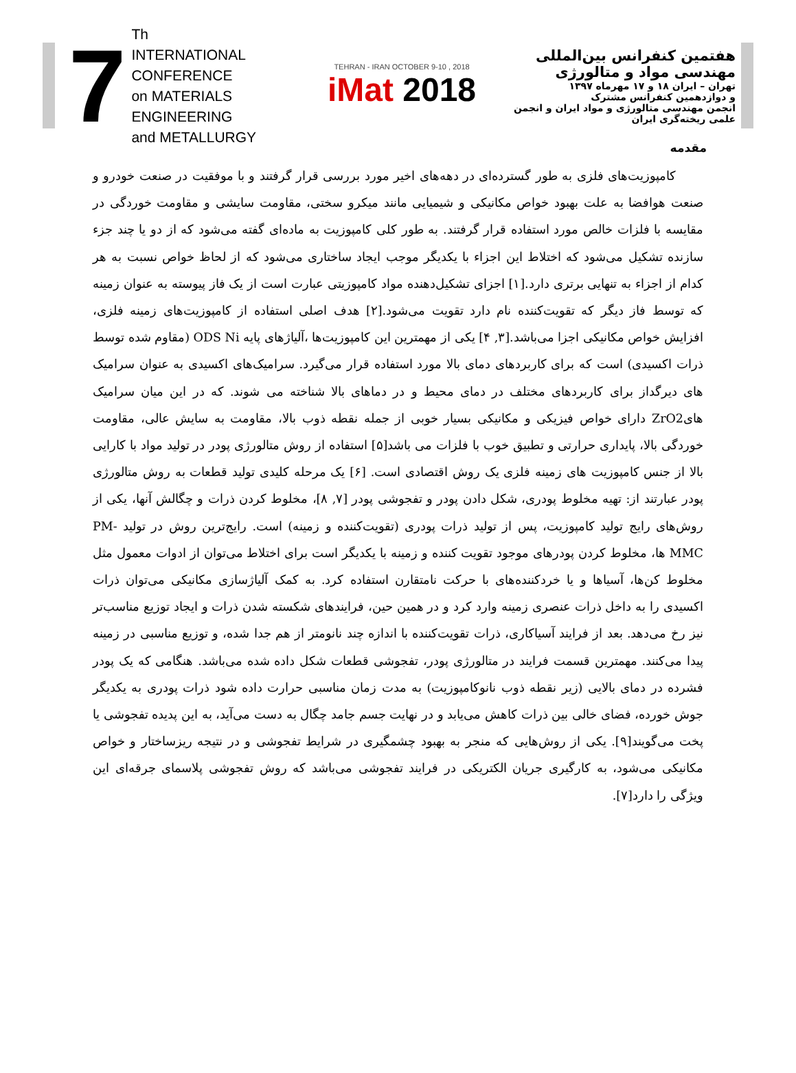7
Th
INTERNATIONAL CONFERENCE
on MATERIALS ENGINEERING
and METALLURGY
TEHRAN - IRAN OCTOBER 9-10 , 2018
iMat 2018
هفتمین کنفرانس بین‌المللی مهندسی مواد و متالورژی
تهران – ایران ۱۸ و ۱۷ مهرماه ۱۳۹۷
و دوازدهمین کنفرانس مشترک
انجمن مهندسی متالورژی و مواد ایران و انجمن علمی ریخته‌گری ایران
مقدمه
کامپوزیت‌های فلزی به طور گسترده‌ای در دهه‌های اخیر مورد بررسی قرار گرفتند و با موفقیت در صنعت خودرو و صنعت هوافضا به علت بهبود خواص مکانیکی و شیمیایی مانند میکرو سختی، مقاومت سایشی و مقاومت خوردگی در مقایسه با فلزات خالص مورد استفاده قرار گرفتند. به طور کلی کامپوزیت به ماده‌ای گفته می‌شود که از دو یا چند جزء سازنده تشکیل می‌شود که اختلاط این اجزاء با یکدیگر موجب ایجاد ساختاری می‌شود که از لحاظ خواص نسبت به هر کدام از اجزاء به تنهایی برتری دارد.[۱] اجزای تشکیل‌دهنده مواد کامپوزیتی عبارت است از یک فاز پیوسته به عنوان زمینه که توسط فاز دیگر که تقویت‌کننده نام دارد تقویت می‌شود.[۲] هدف اصلی استفاده از کامپوزیت‌های زمینه فلزی، افزایش خواص مکانیکی اجزا می‌باشد.[۳, ۴] یکی از مهمترین این کامپوزیت‌ها ،آلیاژهای پایه ODS Ni (مقاوم شده توسط ذرات اکسیدی) است که برای کاربردهای دمای بالا مورد استفاده قرار می‌گیرد. سرامیک‌های اکسیدی به عنوان سرامیک های دیرگداز برای کاربردهای مختلف در دمای محیط و در دماهای بالا شناخته می شوند. که در این میان سرامیک هایZrO2 دارای خواص فیزیکی و مکانیکی بسیار خوبی از جمله نقطه ذوب بالا، مقاومت به سایش عالی، مقاومت خوردگی بالا، پایداری حرارتی و تطبیق خوب با فلزات می باشد[۵] استفاده از روش متالورژی پودر در تولید مواد با کارایی بالا از جنس کامپوزیت های زمینه فلزی یک روش اقتصادی است. [۶] یک مرحله کلیدی تولید قطعات به روش متالورژی پودر عبارتند از: تهیه مخلوط پودری، شکل دادن پودر و تفجوشی پودر [۷, ۸]، مخلوط کردن ذرات و چگالش آنها، یکی از روش‌های رایج تولید کامپوزیت، پس از تولید ذرات پودری (تقویت‌کننده و زمینه) است. رایج‌ترین روش در تولید PM-MMC ها، مخلوط کردن پودرهای موجود تقویت کننده و زمینه با یکدیگر است برای اختلاط می‌توان از ادوات معمول مثل مخلوط کن‌ها، آسیاها و یا خردکننده‌های با حرکت نامتقارن استفاده کرد. به کمک آلیاژسازی مکانیکی می‌توان ذرات اکسیدی را به داخل ذرات عنصری زمینه وارد کرد و در همین حین، فرایندهای شکسته شدن ذرات و ایجاد توزیع مناسب‌تر نیز رخ می‌دهد. بعد از فرایند آسیاکاری، ذرات تقویت‌کننده با اندازه چند نانومتر از هم جدا شده، و توزیع مناسبی در زمینه پیدا می‌کنند. مهمترین قسمت فرایند در متالورژی پودر، تفجوشی قطعات شکل داده شده می‌باشد. هنگامی که یک پودر فشرده در دمای بالایی (زیر نقطه ذوب نانوکامپوزیت) به مدت زمان مناسبی حرارت داده شود ذرات پودری به یکدیگر جوش خورده، فضای خالی بین ذرات کاهش می‌یابد و در نهایت جسم جامد چگال به دست می‌آید، به این پدیده تفجوشی یا پخت می‌گویند[۹]. یکی از روش‌هایی که منجر به بهبود چشمگیری در شرایط تفجوشی و در نتیجه ریزساختار و خواص مکانیکی می‌شود، به کارگیری جریان الکتریکی در فرایند تفجوشی می‌باشد که روش تفجوشی پلاسمای جرقه‌ای این ویژگی را دارد[۷].